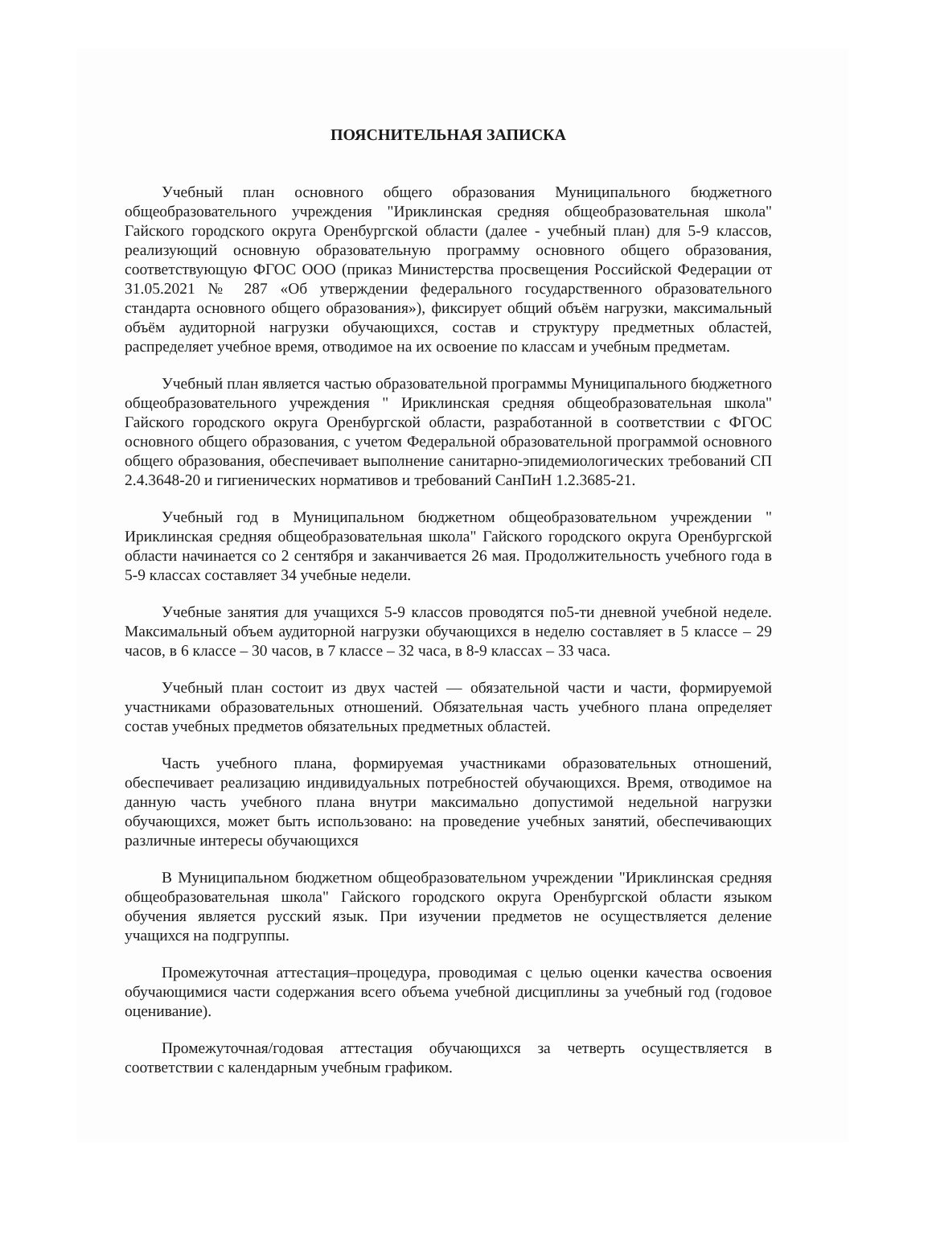ПОЯСНИТЕЛЬНАЯ ЗАПИСКА
Учебный план основного общего образования Муниципального бюджетного общеобразовательного учреждения "Ириклинская средняя общеобразовательная школа" Гайского городского округа Оренбургской области (далее - учебный план) для 5-9 классов, реализующий основную образовательную программу основного общего образования, соответствующую ФГОС ООО (приказ Министерства просвещения Российской Федерации от 31.05.2021 № 287 «Об утверждении федерального государственного образовательного стандарта основного общего образования»), фиксирует общий объём нагрузки, максимальный объём аудиторной нагрузки обучающихся, состав и структуру предметных областей, распределяет учебное время, отводимое на их освоение по классам и учебным предметам.
Учебный план является частью образовательной программы Муниципального бюджетного общеобразовательного учреждения " Ириклинская средняя общеобразовательная школа" Гайского городского округа Оренбургской области, разработанной в соответствии с ФГОС основного общего образования, с учетом Федеральной образовательной программой основного общего образования, обеспечивает выполнение санитарно-эпидемиологических требований СП 2.4.3648-20 и гигиенических нормативов и требований СанПиН 1.2.3685-21.
Учебный год в Муниципальном бюджетном общеобразовательном учреждении " Ириклинская средняя общеобразовательная школа" Гайского городского округа Оренбургской области начинается со 2 сентября и заканчивается 26 мая. Продолжительность учебного года в 5-9 классах составляет 34 учебные недели.
Учебные занятия для учащихся 5-9 классов проводятся по5-ти дневной учебной неделе. Максимальный объем аудиторной нагрузки обучающихся в неделю составляет в 5 классе – 29 часов, в 6 классе – 30 часов, в 7 классе – 32 часа, в 8-9 классах – 33 часа.
Учебный план состоит из двух частей — обязательной части и части, формируемой участниками образовательных отношений. Обязательная часть учебного плана определяет состав учебных предметов обязательных предметных областей.
Часть учебного плана, формируемая участниками образовательных отношений, обеспечивает реализацию индивидуальных потребностей обучающихся. Время, отводимое на данную часть учебного плана внутри максимально допустимой недельной нагрузки обучающихся, может быть использовано: на проведение учебных занятий, обеспечивающих различные интересы обучающихся
В Муниципальном бюджетном общеобразовательном учреждении "Ириклинская средняя общеобразовательная школа" Гайского городского округа Оренбургской области языком обучения является русский язык. При изучении предметов не осуществляется деление учащихся на подгруппы.
Промежуточная аттестация–процедура, проводимая с целью оценки качества освоения обучающимися части содержания всего объема учебной дисциплины за учебный год (годовое оценивание).
Промежуточная/годовая аттестация обучающихся за четверть осуществляется в соответствии с календарным учебным графиком.